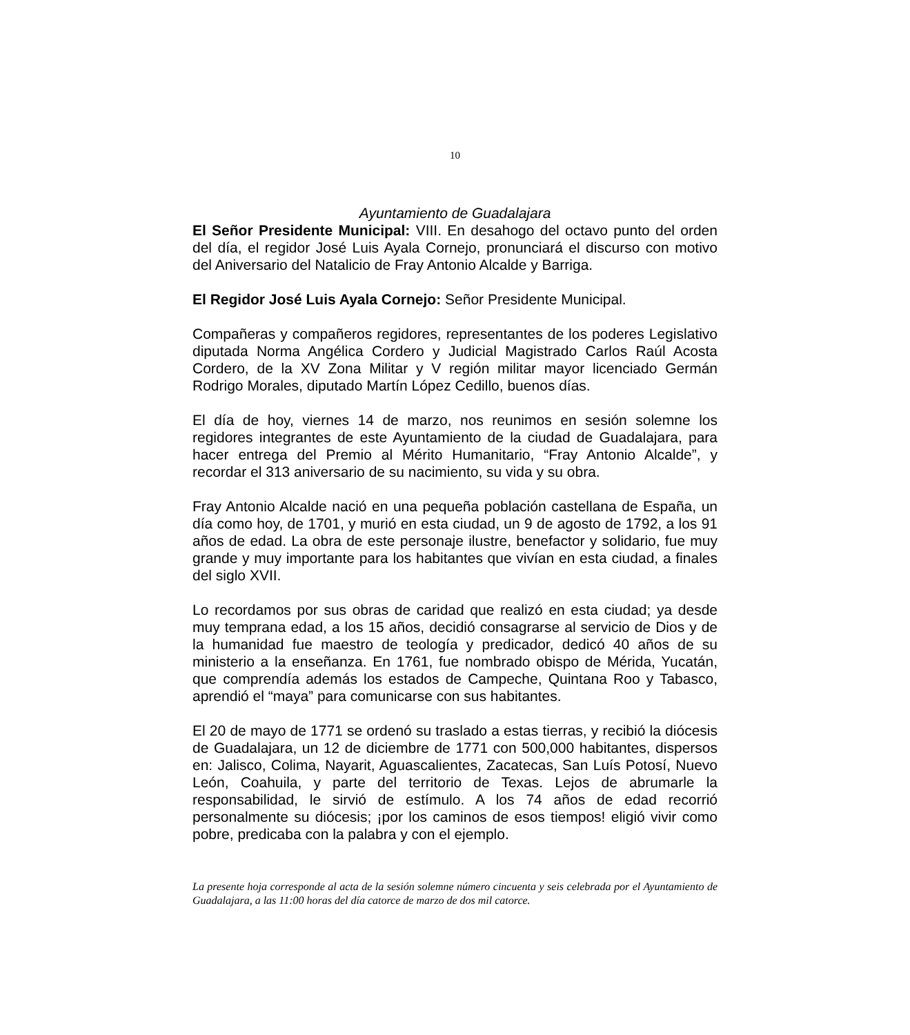10
Ayuntamiento de Guadalajara
El Señor Presidente Municipal: VIII. En desahogo del octavo punto del orden del día, el regidor José Luis Ayala Cornejo, pronunciará el discurso con motivo del Aniversario del Natalicio de Fray Antonio Alcalde y Barriga.
El Regidor José Luis Ayala Cornejo: Señor Presidente Municipal.
Compañeras y compañeros regidores, representantes de los poderes Legislativo diputada Norma Angélica Cordero y Judicial Magistrado Carlos Raúl Acosta Cordero, de la XV Zona Militar y V región militar mayor licenciado Germán Rodrigo Morales, diputado Martín López Cedillo, buenos días.
El día de hoy, viernes 14 de marzo, nos reunimos en sesión solemne los regidores integrantes de este Ayuntamiento de la ciudad de Guadalajara, para hacer entrega del Premio al Mérito Humanitario, “Fray Antonio Alcalde”, y recordar el 313 aniversario de su nacimiento, su vida y su obra.
Fray Antonio Alcalde nació en una pequeña población castellana de España, un día como hoy, de 1701, y murió en esta ciudad, un 9 de agosto de 1792, a los 91 años de edad. La obra de este personaje ilustre, benefactor y solidario, fue muy grande y muy importante para los habitantes que vivían en esta ciudad, a finales del siglo XVII.
Lo recordamos por sus obras de caridad que realizó en esta ciudad; ya desde muy temprana edad, a los 15 años, decidió consagrarse al servicio de Dios y de la humanidad fue maestro de teología y predicador, dedicó 40 años de su ministerio a la enseñanza. En 1761, fue nombrado obispo de Mérida, Yucatán, que comprendía además los estados de Campeche, Quintana Roo y Tabasco, aprendió el “maya” para comunicarse con sus habitantes.
El 20 de mayo de 1771 se ordenó su traslado a estas tierras, y recibió la diócesis de Guadalajara, un 12 de diciembre de 1771 con 500,000 habitantes, dispersos en: Jalisco, Colima, Nayarit, Aguascalientes, Zacatecas, San Luís Potosí, Nuevo León, Coahuila, y parte del territorio de Texas. Lejos de abrumarle la responsabilidad, le sirvió de estímulo. A los 74 años de edad recorrió personalmente su diócesis; ¡por los caminos de esos tiempos! eligió vivir como pobre, predicaba con la palabra y con el ejemplo.
La presente hoja corresponde al acta de la sesión solemne número cincuenta y seis celebrada por el Ayuntamiento de Guadalajara, a las 11:00 horas del día catorce de marzo de dos mil catorce.